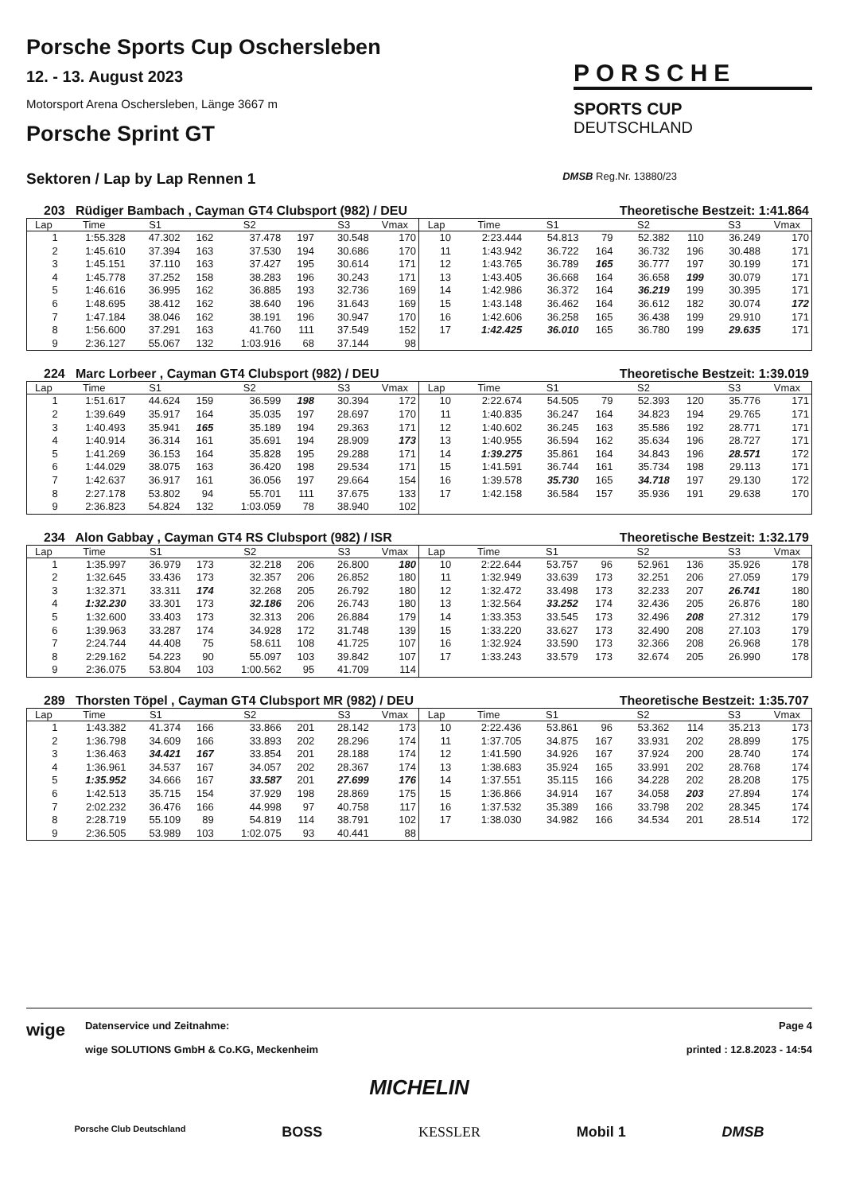Porsche Sports Cup Oschersleben
12. - 13. August 2023
Motorsport Arena Oschersleben, Länge 3667 m
Porsche Sprint GT
PORSCHE
SPORTS CUP
DEUTSCHLAND
Sektoren / Lap by Lap Rennen 1 DMSB Reg.Nr. 13880/23
203 Rüdiger Bambach , Cayman GT4 Clubsport (982) / DEU Theoretische Bestzeit: 1:41.864
| Lap | Time | S1 | | S2 | | S3 | Vmax |
| --- | --- | --- | --- | --- | --- | --- | --- |
| 1 | 1:55.328 | 47.302 | 162 | 37.478 | 197 | 30.548 | 170 |
| 2 | 1:45.610 | 37.394 | 163 | 37.530 | 194 | 30.686 | 170 |
| 3 | 1:45.151 | 37.110 | 163 | 37.427 | 195 | 30.614 | 171 |
| 4 | 1:45.778 | 37.252 | 158 | 38.283 | 196 | 30.243 | 171 |
| 5 | 1:46.616 | 36.995 | 162 | 36.885 | 193 | 32.736 | 169 |
| 6 | 1:48.695 | 38.412 | 162 | 38.640 | 196 | 31.643 | 169 |
| 7 | 1:47.184 | 38.046 | 162 | 38.191 | 196 | 30.947 | 170 |
| 8 | 1:56.600 | 37.291 | 163 | 41.760 | 111 | 37.549 | 152 |
| 9 | 2:36.127 | 55.067 | 132 | 1:03.916 | 68 | 37.144 | 98 |
| Lap | Time | S1 | | S2 | | S3 | Vmax |
| --- | --- | --- | --- | --- | --- | --- | --- |
| 10 | 2:23.444 | 54.813 | 79 | 52.382 | 110 | 36.249 | 170 |
| 11 | 1:43.942 | 36.722 | 164 | 36.732 | 196 | 30.488 | 171 |
| 12 | 1:43.765 | 36.789 | 165 | 36.777 | 197 | 30.199 | 171 |
| 13 | 1:43.405 | 36.668 | 164 | 36.658 | 199 | 30.079 | 171 |
| 14 | 1:42.986 | 36.372 | 164 | 36.219 | 199 | 30.395 | 171 |
| 15 | 1:43.148 | 36.462 | 164 | 36.612 | 182 | 30.074 | 172 |
| 16 | 1:42.606 | 36.258 | 165 | 36.438 | 199 | 29.910 | 171 |
| 17 | 1:42.425 | 36.010 | 165 | 36.780 | 199 | 29.635 | 171 |
224 Marc Lorbeer , Cayman GT4 Clubsport (982) / DEU Theoretische Bestzeit: 1:39.019
| Lap | Time | S1 | | S2 | | S3 | Vmax |
| --- | --- | --- | --- | --- | --- | --- | --- |
| 1 | 1:51.617 | 44.624 | 159 | 36.599 | 198 | 30.394 | 172 |
| 2 | 1:39.649 | 35.917 | 164 | 35.035 | 197 | 28.697 | 170 |
| 3 | 1:40.493 | 35.941 | 165 | 35.189 | 194 | 29.363 | 171 |
| 4 | 1:40.914 | 36.314 | 161 | 35.691 | 194 | 28.909 | 173 |
| 5 | 1:41.269 | 36.153 | 164 | 35.828 | 195 | 29.288 | 171 |
| 6 | 1:44.029 | 38.075 | 163 | 36.420 | 198 | 29.534 | 171 |
| 7 | 1:42.637 | 36.917 | 161 | 36.056 | 197 | 29.664 | 154 |
| 8 | 2:27.178 | 53.802 | 94 | 55.701 | 111 | 37.675 | 133 |
| 9 | 2:36.823 | 54.824 | 132 | 1:03.059 | 78 | 38.940 | 102 |
| Lap | Time | S1 | | S2 | | S3 | Vmax |
| --- | --- | --- | --- | --- | --- | --- | --- |
| 10 | 2:22.674 | 54.505 | 79 | 52.393 | 120 | 35.776 | 171 |
| 11 | 1:40.835 | 36.247 | 164 | 34.823 | 194 | 29.765 | 171 |
| 12 | 1:40.602 | 36.245 | 163 | 35.586 | 192 | 28.771 | 171 |
| 13 | 1:40.955 | 36.594 | 162 | 35.634 | 196 | 28.727 | 171 |
| 14 | 1:39.275 | 35.861 | 164 | 34.843 | 196 | 28.571 | 172 |
| 15 | 1:41.591 | 36.744 | 161 | 35.734 | 198 | 29.113 | 171 |
| 16 | 1:39.578 | 35.730 | 165 | 34.718 | 197 | 29.130 | 172 |
| 17 | 1:42.158 | 36.584 | 157 | 35.936 | 191 | 29.638 | 170 |
234 Alon Gabbay , Cayman GT4 RS Clubsport (982) / ISR Theoretische Bestzeit: 1:32.179
| Lap | Time | S1 | | S2 | | S3 | Vmax |
| --- | --- | --- | --- | --- | --- | --- | --- |
| 1 | 1:35.997 | 36.979 | 173 | 32.218 | 206 | 26.800 | 180 |
| 2 | 1:32.645 | 33.436 | 173 | 32.357 | 206 | 26.852 | 180 |
| 3 | 1:32.371 | 33.311 | 174 | 32.268 | 205 | 26.792 | 180 |
| 4 | 1:32.230 | 33.301 | 173 | 32.186 | 206 | 26.743 | 180 |
| 5 | 1:32.600 | 33.403 | 173 | 32.313 | 206 | 26.884 | 179 |
| 6 | 1:39.963 | 33.287 | 174 | 34.928 | 172 | 31.748 | 139 |
| 7 | 2:24.744 | 44.408 | 75 | 58.611 | 108 | 41.725 | 107 |
| 8 | 2:29.162 | 54.223 | 90 | 55.097 | 103 | 39.842 | 107 |
| 9 | 2:36.075 | 53.804 | 103 | 1:00.562 | 95 | 41.709 | 114 |
| Lap | Time | S1 | | S2 | | S3 | Vmax |
| --- | --- | --- | --- | --- | --- | --- | --- |
| 10 | 2:22.644 | 53.757 | 96 | 52.961 | 136 | 35.926 | 178 |
| 11 | 1:32.949 | 33.639 | 173 | 32.251 | 206 | 27.059 | 179 |
| 12 | 1:32.472 | 33.498 | 173 | 32.233 | 207 | 26.741 | 180 |
| 13 | 1:32.564 | 33.252 | 174 | 32.436 | 205 | 26.876 | 180 |
| 14 | 1:33.353 | 33.545 | 173 | 32.496 | 208 | 27.312 | 179 |
| 15 | 1:33.220 | 33.627 | 173 | 32.490 | 208 | 27.103 | 179 |
| 16 | 1:32.924 | 33.590 | 173 | 32.366 | 208 | 26.968 | 178 |
| 17 | 1:33.243 | 33.579 | 173 | 32.674 | 205 | 26.990 | 178 |
289 Thorsten Töpel , Cayman GT4 Clubsport MR (982) / DEU Theoretische Bestzeit: 1:35.707
| Lap | Time | S1 | | S2 | | S3 | Vmax |
| --- | --- | --- | --- | --- | --- | --- | --- |
| 1 | 1:43.382 | 41.374 | 166 | 33.866 | 201 | 28.142 | 173 |
| 2 | 1:36.798 | 34.609 | 166 | 33.893 | 202 | 28.296 | 174 |
| 3 | 1:36.463 | 34.421 | 167 | 33.854 | 201 | 28.188 | 174 |
| 4 | 1:36.961 | 34.537 | 167 | 34.057 | 202 | 28.367 | 174 |
| 5 | 1:35.952 | 34.666 | 167 | 33.587 | 201 | 27.699 | 176 |
| 6 | 1:42.513 | 35.715 | 154 | 37.929 | 198 | 28.869 | 175 |
| 7 | 2:02.232 | 36.476 | 166 | 44.998 | 97 | 40.758 | 117 |
| 8 | 2:28.719 | 55.109 | 89 | 54.819 | 114 | 38.791 | 102 |
| 9 | 2:36.505 | 53.989 | 103 | 1:02.075 | 93 | 40.441 | 88 |
| Lap | Time | S1 | | S2 | | S3 | Vmax |
| --- | --- | --- | --- | --- | --- | --- | --- |
| 10 | 2:22.436 | 53.861 | 96 | 53.362 | 114 | 35.213 | 173 |
| 11 | 1:37.705 | 34.875 | 167 | 33.931 | 202 | 28.899 | 175 |
| 12 | 1:41.590 | 34.926 | 167 | 37.924 | 200 | 28.740 | 174 |
| 13 | 1:38.683 | 35.924 | 165 | 33.991 | 202 | 28.768 | 174 |
| 14 | 1:37.551 | 35.115 | 166 | 34.228 | 202 | 28.208 | 175 |
| 15 | 1:36.866 | 34.914 | 167 | 34.058 | 203 | 27.894 | 174 |
| 16 | 1:37.532 | 35.389 | 166 | 33.798 | 202 | 28.345 | 174 |
| 17 | 1:38.030 | 34.982 | 166 | 34.534 | 201 | 28.514 | 172 |
wige
Datenservice und Zeitnahme:
wige SOLUTIONS GmbH & Co.KG, Meckenheim
Page 4
printed : 12.8.2023 - 14:54
MICHELIN
Porsche Club Deutschland BOSS KESSLER Mobil 1 DMSB